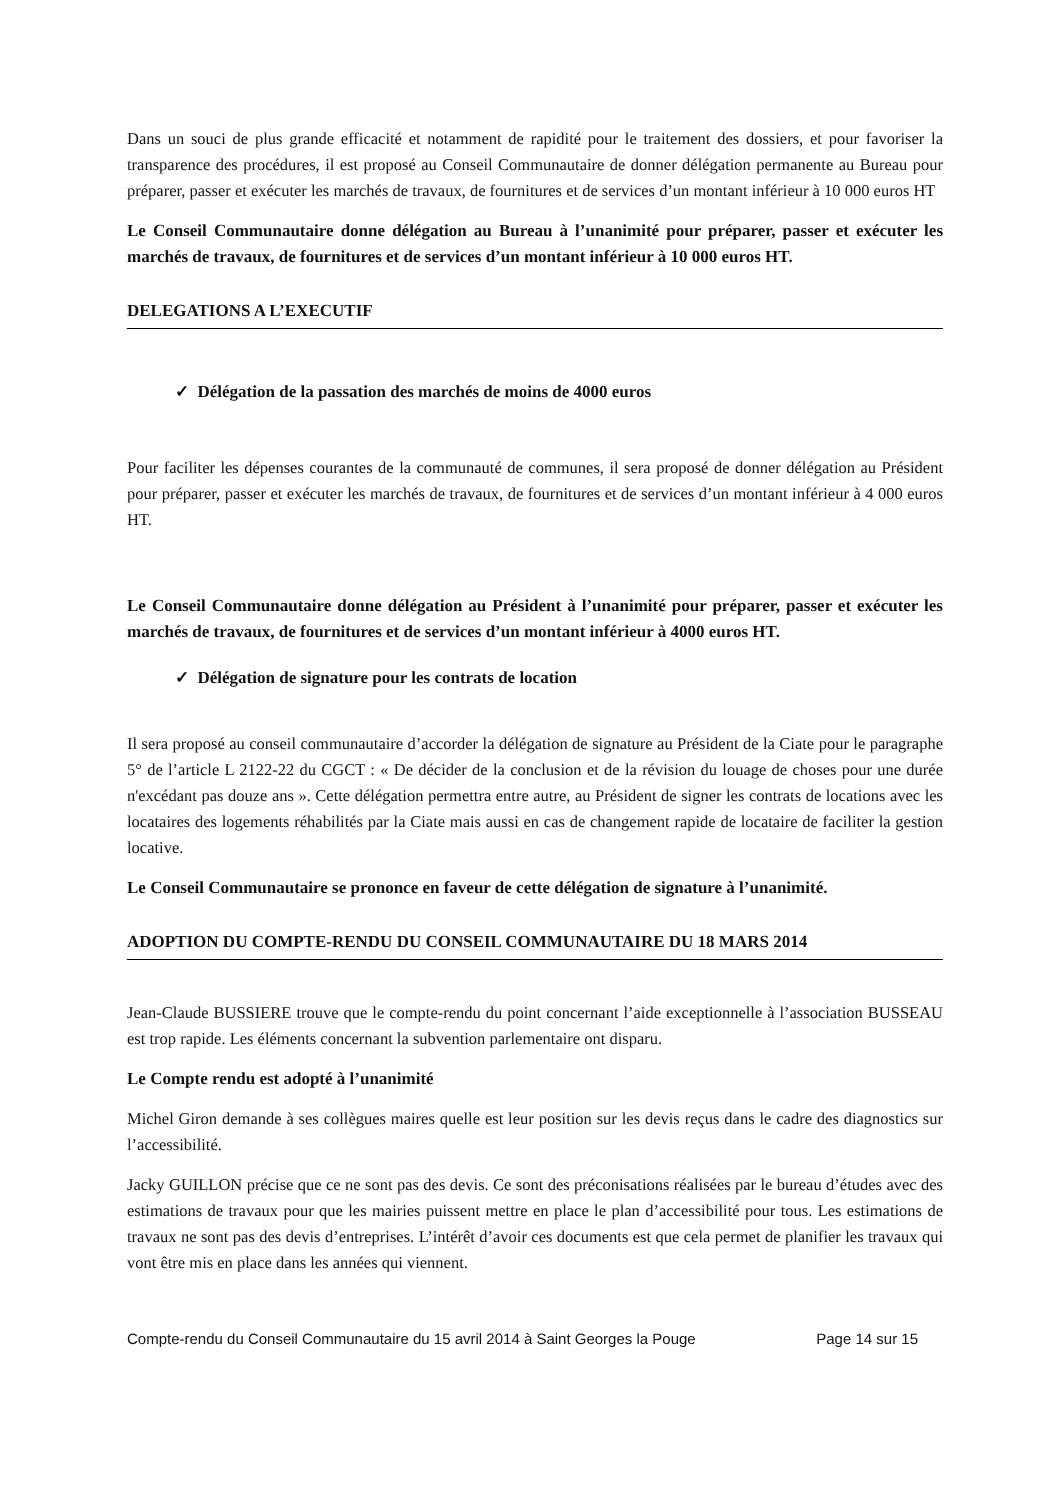Dans un souci de plus grande efficacité et notamment de rapidité pour le traitement des dossiers, et pour favoriser la transparence des procédures, il est proposé au Conseil Communautaire de donner délégation permanente au Bureau pour préparer, passer et exécuter les marchés de travaux, de fournitures et de services d’un montant inférieur à 10 000 euros HT
Le Conseil Communautaire donne délégation au Bureau à l’unanimité pour préparer, passer et exécuter les marchés de travaux, de fournitures et de services d’un montant inférieur à 10 000 euros HT.
DELEGATIONS A L’EXECUTIF
✓ Délégation de la passation des marchés de moins de 4000 euros
Pour faciliter les dépenses courantes de la communauté de communes, il sera proposé de donner délégation au Président pour préparer, passer et exécuter les marchés de travaux, de fournitures et de services d’un montant inférieur à 4 000 euros HT.
Le Conseil Communautaire donne délégation au Président à l’unanimité pour préparer, passer et exécuter les marchés de travaux, de fournitures et de services d’un montant inférieur à 4000 euros HT.
✓ Délégation de signature pour les contrats de location
Il sera proposé au conseil communautaire d’accorder la délégation de signature au Président de la Ciate pour le paragraphe 5° de l’article L 2122-22 du CGCT : « De décider de la conclusion et de la révision du louage de choses pour une durée n'excédant pas douze ans ». Cette délégation permettra entre autre, au Président de signer les contrats de locations avec les locataires des logements réhabilités par la Ciate mais aussi en cas de changement rapide de locataire de faciliter la gestion locative.
Le Conseil Communautaire se prononce en faveur de cette délégation de signature à l’unanimité.
ADOPTION DU COMPTE-RENDU DU CONSEIL COMMUNAUTAIRE DU 18 MARS 2014
Jean-Claude BUSSIERE trouve que le compte-rendu du point concernant l’aide exceptionnelle à l’association BUSSEAU est trop rapide. Les éléments concernant la subvention parlementaire ont disparu.
Le Compte rendu est adopté à l’unanimité
Michel Giron demande à ses collègues maires quelle est leur position sur les devis reçus dans le cadre des diagnostics sur l’accessibilité.
Jacky GUILLON précise que ce ne sont pas des devis. Ce sont des préconisations réalisées par le bureau d’études avec des estimations de travaux pour que les mairies puissent mettre en place le plan d’accessibilité pour tous. Les estimations de travaux ne sont pas des devis d’entreprises. L’intérêt d’avoir ces documents est que cela permet de planifier les travaux qui vont être mis en place dans les années qui viennent.
Compte-rendu du Conseil Communautaire du 15 avril 2014 à Saint Georges la Pouge Page 14 sur 15